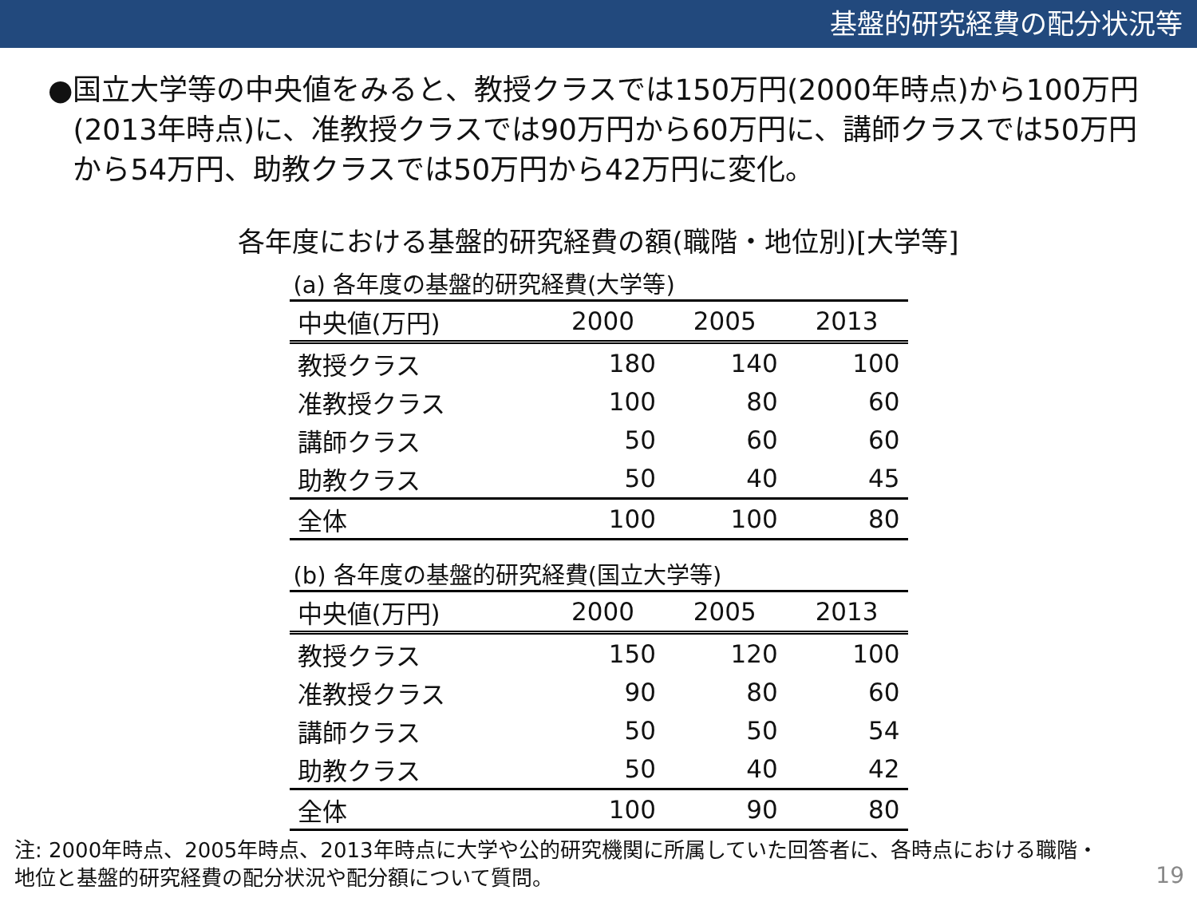基盤的研究経費の配分状況等
● 国立大学等の中央値をみると、教授クラスでは150万円(2000年時点)から100万円(2013年時点)に、准教授クラスでは90万円から60万円に、講師クラスでは50万円から54万円、助教クラスでは50万円から42万円に変化。
各年度における基盤的研究経費の額(職階・地位別)[大学等]
(a) 各年度の基盤的研究経費(大学等)
| 中央値(万円) | 2000 | 2005 | 2013 |
| --- | --- | --- | --- |
| 教授クラス | 180 | 140 | 100 |
| 准教授クラス | 100 | 80 | 60 |
| 講師クラス | 50 | 60 | 60 |
| 助教クラス | 50 | 40 | 45 |
| 全体 | 100 | 100 | 80 |
(b) 各年度の基盤的研究経費(国立大学等)
| 中央値(万円) | 2000 | 2005 | 2013 |
| --- | --- | --- | --- |
| 教授クラス | 150 | 120 | 100 |
| 准教授クラス | 90 | 80 | 60 |
| 講師クラス | 50 | 50 | 54 |
| 助教クラス | 50 | 40 | 42 |
| 全体 | 100 | 90 | 80 |
注: 2000年時点、2005年時点、2013年時点に大学や公的研究機関に所属していた回答者に、各時点における職階・
地位と基盤的研究経費の配分状況や配分額について質問。
19